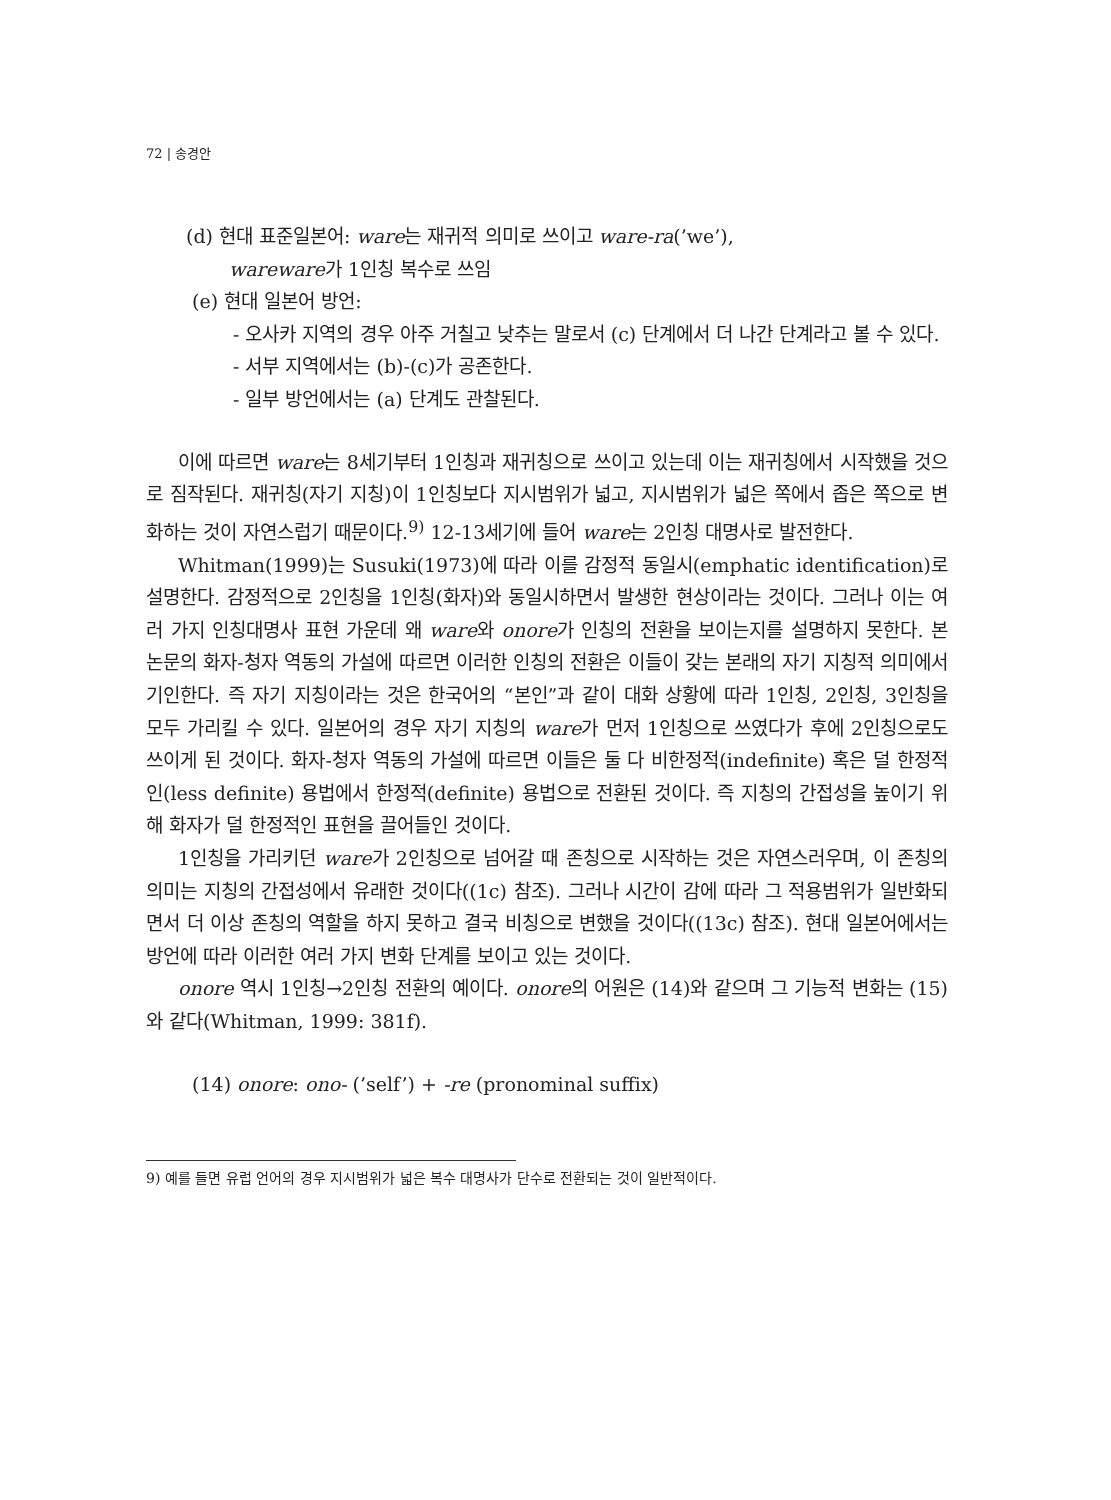72 | 송경안
(d) 현대 표준일본어: ware는 재귀적 의미로 쓰이고 ware-ra(’we’),
wareware가 1인칭 복수로 쓰임
(e) 현대 일본어 방언:
- 오사카 지역의 경우 아주 거칠고 낮추는 말로서 (c) 단계에서 더 나간 단계라고 볼 수 있다.
- 서부 지역에서는 (b)-(c)가 공존한다.
- 일부 방언에서는 (a) 단계도 관찰된다.
이에 따르면 ware는 8세기부터 1인칭과 재귀칭으로 쓰이고 있는데 이는 재귀칭에서 시작했을 것으로 짐작된다. 재귀칭(자기 지칭)이 1인칭보다 지시범위가 넓고, 지시범위가 넓은 쪽에서 좁은 쪽으로 변화하는 것이 자연스럽기 때문이다.<sup>9)</sup> 12-13세기에 들어 ware는 2인칭 대명사로 발전한다.
Whitman(1999)는 Susuki(1973)에 따라 이를 감정적 동일시(emphatic identification)로 설명한다. 감정적으로 2인칭을 1인칭(화자)와 동일시하면서 발생한 현상이라는 것이다. 그러나 이는 여러 가지 인칭대명사 표현 가운데 왜 ware와 onore가 인칭의 전환을 보이는지를 설명하지 못한다. 본 논문의 화자-청자 역동의 가설에 따르면 이러한 인칭의 전환은 이들이 갖는 본래의 자기 지칭적 의미에서 기인한다. 즉 자기 지칭이라는 것은 한국어의 “본인”과 같이 대화 상황에 따라 1인칭, 2인칭, 3인칭을 모두 가리킬 수 있다. 일본어의 경우 자기 지칭의 ware가 먼저 1인칭으로 쓰였다가 후에 2인칭으로도 쓰이게 된 것이다. 화자-청자 역동의 가설에 따르면 이들은 둘 다 비한정적(indefinite) 혹은 덜 한정적인(less definite) 용법에서 한정적(definite) 용법으로 전환된 것이다. 즉 지칭의 간접성을 높이기 위해 화자가 덜 한정적인 표현을 끌어들인 것이다.
1인칭을 가리키던 ware가 2인칭으로 넘어갈 때 존칭으로 시작하는 것은 자연스러우며, 이 존칭의 의미는 지칭의 간접성에서 유래한 것이다((1c) 참조). 그러나 시간이 감에 따라 그 적용범위가 일반화되면서 더 이상 존칭의 역할을 하지 못하고 결국 비칭으로 변했을 것이다((13c) 참조). 현대 일본어에서는 방언에 따라 이러한 여러 가지 변화 단계를 보이고 있는 것이다.
onore 역시 1인칭→2인칭 전환의 예이다. onore의 어원은 (14)와 같으며 그 기능적 변화는 (15)와 같다(Whitman, 1999: 381f).
(14) onore: ono- (’self’) + -re (pronominal suffix)
9) 예를 들면 유럽 언어의 경우 지시범위가 넓은 복수 대명사가 단수로 전환되는 것이 일반적이다.